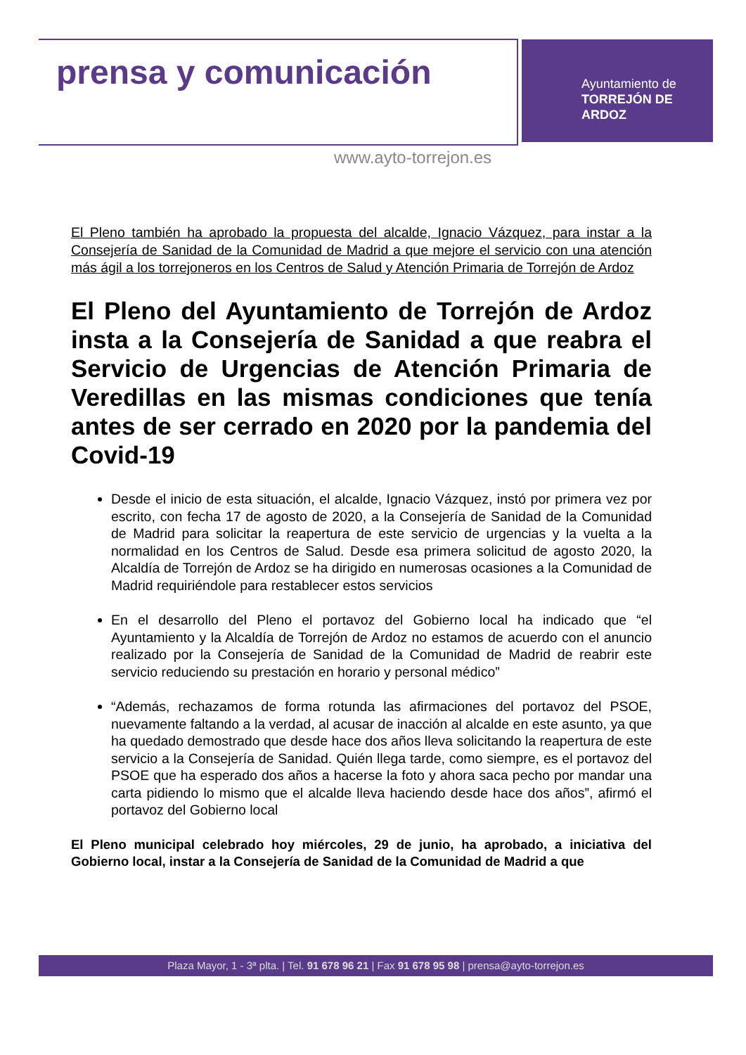prensa y comunicación
Ayuntamiento de
TORREJÓN DE ARDOZ
www.ayto-torrejon.es
El Pleno también ha aprobado la propuesta del alcalde, Ignacio Vázquez, para instar a la Consejería de Sanidad de la Comunidad de Madrid a que mejore el servicio con una atención más ágil a los torrejoneros en los Centros de Salud y Atención Primaria de Torrejón de Ardoz
El Pleno del Ayuntamiento de Torrejón de Ardoz insta a la Consejería de Sanidad a que reabra el Servicio de Urgencias de Atención Primaria de Veredillas en las mismas condiciones que tenía antes de ser cerrado en 2020 por la pandemia del Covid-19
Desde el inicio de esta situación, el alcalde, Ignacio Vázquez, instó por primera vez por escrito, con fecha 17 de agosto de 2020, a la Consejería de Sanidad de la Comunidad de Madrid para solicitar la reapertura de este servicio de urgencias y la vuelta a la normalidad en los Centros de Salud. Desde esa primera solicitud de agosto 2020, la Alcaldía de Torrejón de Ardoz se ha dirigido en numerosas ocasiones a la Comunidad de Madrid requiriéndole para restablecer estos servicios
En el desarrollo del Pleno el portavoz del Gobierno local ha indicado que “el Ayuntamiento y la Alcaldía de Torrejón de Ardoz no estamos de acuerdo con el anuncio realizado por la Consejería de Sanidad de la Comunidad de Madrid de reabrir este servicio reduciendo su prestación en horario y personal médico”
“Además, rechazamos de forma rotunda las afirmaciones del portavoz del PSOE, nuevamente faltando a la verdad, al acusar de inacción al alcalde en este asunto, ya que ha quedado demostrado que desde hace dos años lleva solicitando la reapertura de este servicio a la Consejería de Sanidad. Quién llega tarde, como siempre, es el portavoz del PSOE que ha esperado dos años a hacerse la foto y ahora saca pecho por mandar una carta pidiendo lo mismo que el alcalde lleva haciendo desde hace dos años”, afirmó el portavoz del Gobierno local
El Pleno municipal celebrado hoy miércoles, 29 de junio, ha aprobado, a iniciativa del Gobierno local, instar a la Consejería de Sanidad de la Comunidad de Madrid a que
Plaza Mayor, 1 - 3ª plta. | Tel. 91 678 96 21 | Fax 91 678 95 98 | prensa@ayto-torrejon.es